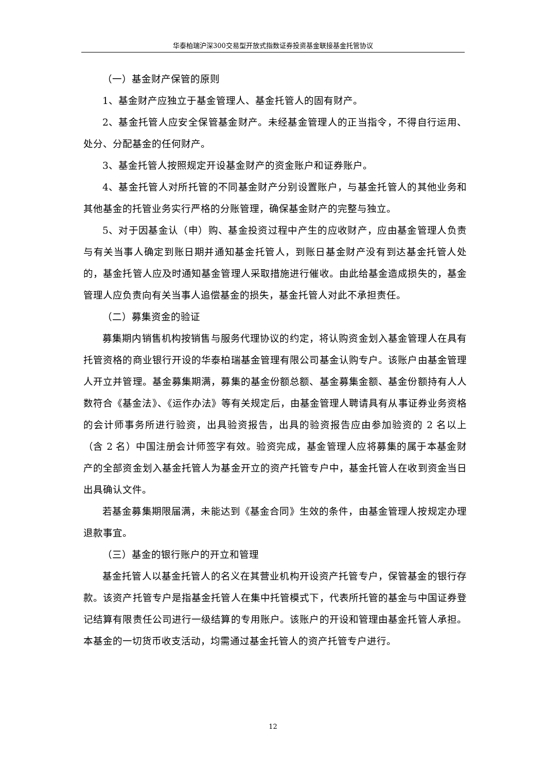华泰柏瑞沪深300交易型开放式指数证券投资基金联接基金托管协议
（一）基金财产保管的原则
1、基金财产应独立于基金管理人、基金托管人的固有财产。
2、基金托管人应安全保管基金财产。未经基金管理人的正当指令，不得自行运用、处分、分配基金的任何财产。
3、基金托管人按照规定开设基金财产的资金账户和证券账户。
4、基金托管人对所托管的不同基金财产分别设置账户，与基金托管人的其他业务和其他基金的托管业务实行严格的分账管理，确保基金财产的完整与独立。
5、对于因基金认（申）购、基金投资过程中产生的应收财产，应由基金管理人负责与有关当事人确定到账日期并通知基金托管人，到账日基金财产没有到达基金托管人处的，基金托管人应及时通知基金管理人采取措施进行催收。由此给基金造成损失的，基金管理人应负责向有关当事人追偿基金的损失，基金托管人对此不承担责任。
（二）募集资金的验证
募集期内销售机构按销售与服务代理协议的约定，将认购资金划入基金管理人在具有托管资格的商业银行开设的华泰柏瑞基金管理有限公司基金认购专户。该账户由基金管理人开立并管理。基金募集期满，募集的基金份额总额、基金募集金额、基金份额持有人人数符合《基金法》、《运作办法》等有关规定后，由基金管理人聘请具有从事证券业务资格的会计师事务所进行验资，出具验资报告，出具的验资报告应由参加验资的 2 名以上（含 2 名）中国注册会计师签字有效。验资完成，基金管理人应将募集的属于本基金财产的全部资金划入基金托管人为基金开立的资产托管专户中，基金托管人在收到资金当日出具确认文件。
若基金募集期限届满，未能达到《基金合同》生效的条件，由基金管理人按规定办理退款事宜。
（三）基金的银行账户的开立和管理
基金托管人以基金托管人的名义在其营业机构开设资产托管专户，保管基金的银行存款。该资产托管专户是指基金托管人在集中托管模式下，代表所托管的基金与中国证券登记结算有限责任公司进行一级结算的专用账户。该账户的开设和管理由基金托管人承担。本基金的一切货币收支活动，均需通过基金托管人的资产托管专户进行。
12